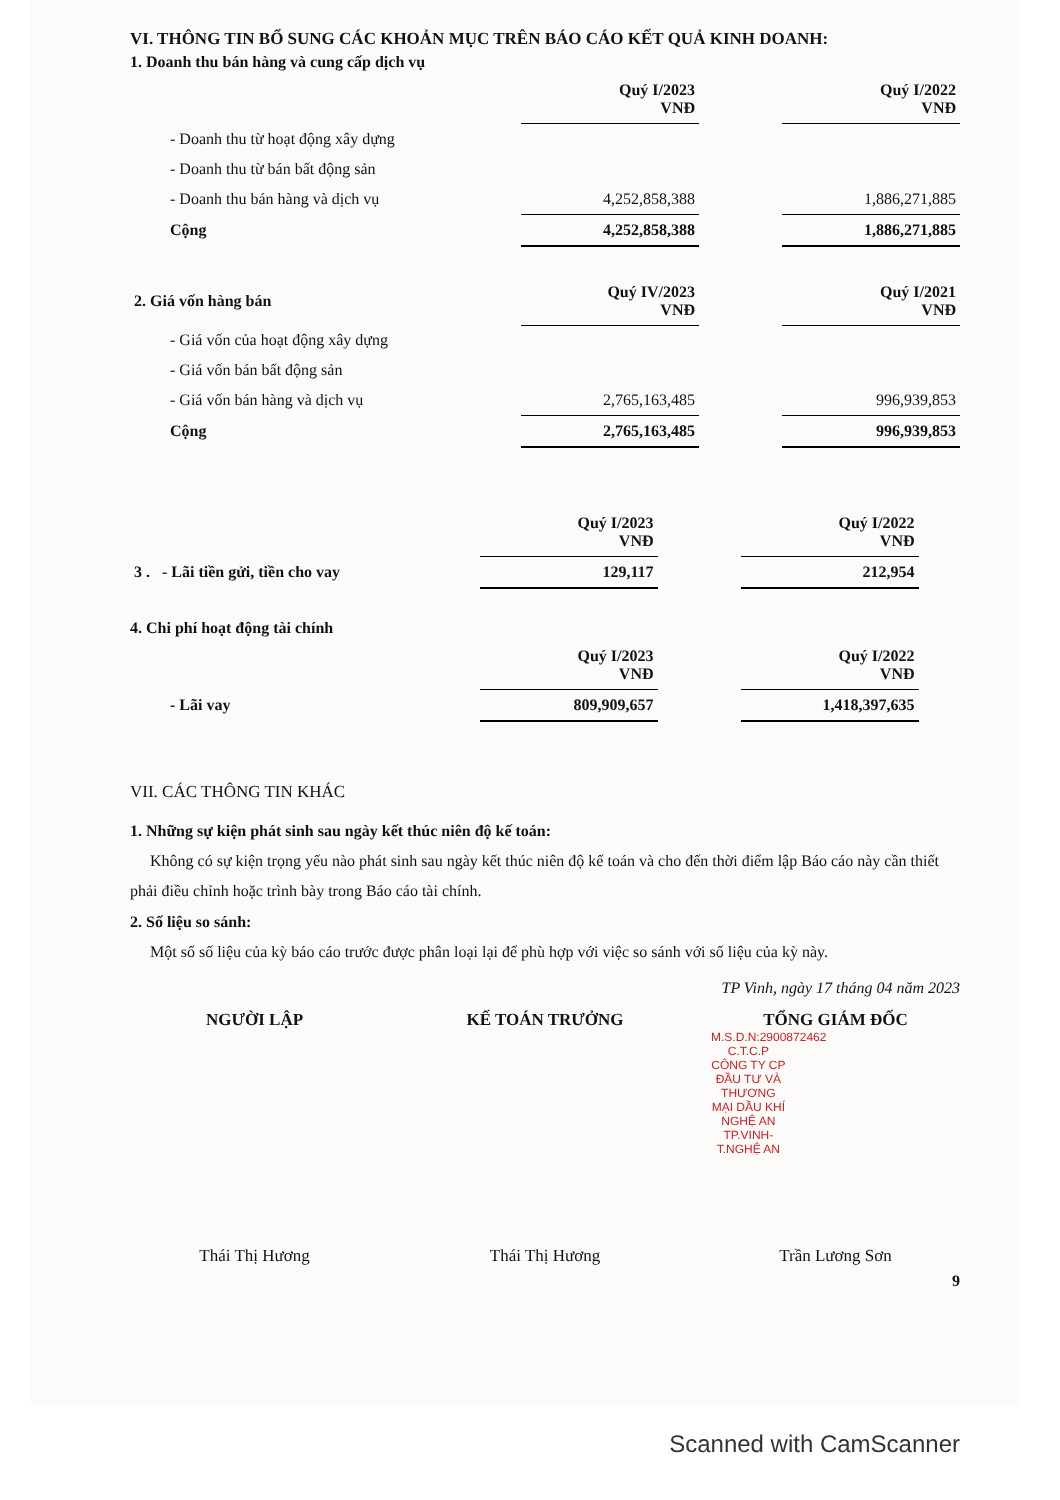VI. THÔNG TIN BỔ SUNG CÁC KHOẢN MỤC TRÊN BÁO CÁO KẾT QUẢ KINH DOANH:
1. Doanh thu bán hàng và cung cấp dịch vụ
| | Quý I/2023 VNĐ | | Quý I/2022 VNĐ |
| - Doanh thu từ hoạt động xây dựng | | | |
| - Doanh thu từ bán bất động sản | | | |
| - Doanh thu bán hàng và dịch vụ | 4,252,858,388 | | 1,886,271,885 |
| Cộng | 4,252,858,388 | | 1,886,271,885 |
| 2. Giá vốn hàng bán | Quý IV/2023 VNĐ | | Quý I/2021 VNĐ |
| - Giá vốn của hoạt động xây dựng | | | |
| - Giá vốn bán bất động sản | | | |
| - Giá vốn bán hàng và dịch vụ | 2,765,163,485 | | 996,939,853 |
| Cộng | 2,765,163,485 | | 996,939,853 |
| | Quý I/2023 VNĐ | | Quý I/2022 VNĐ |
| 3 . - Lãi tiền gửi, tiền cho vay | 129,117 | | 212,954 |
4. Chi phí hoạt động tài chính
| | Quý I/2023 VNĐ | | Quý I/2022 VNĐ |
| - Lãi vay | 809,909,657 | | 1,418,397,635 |
VII. CÁC THÔNG TIN KHÁC
1. Những sự kiện phát sinh sau ngày kết thúc niên độ kế toán:
Không có sự kiện trọng yếu nào phát sinh sau ngày kết thúc niên độ kế toán và cho đến thời điểm lập Báo cáo này cần thiết phải điều chỉnh hoặc trình bày trong Báo cáo tài chính.
2. Số liệu so sánh:
Một số số liệu của kỳ báo cáo trước được phân loại lại để phù hợp với việc so sánh với số liệu của kỳ này.
TP Vinh, ngày 17 tháng 04 năm 2023
NGƯỜI LẬP KẾ TOÁN TRƯỞNG TỔNG GIÁM ĐỐC
M.S.D.N:2900872462 C.T.C.P CÔNG TY CP ĐẦU TƯ VÀ THƯƠNG MẠI DẦU KHÍ NGHỆ AN TP.VINH-T.NGHỆ AN
Thái Thị Hương Thái Thị Hương Trần Lương Sơn
9
Scanned with CamScanner